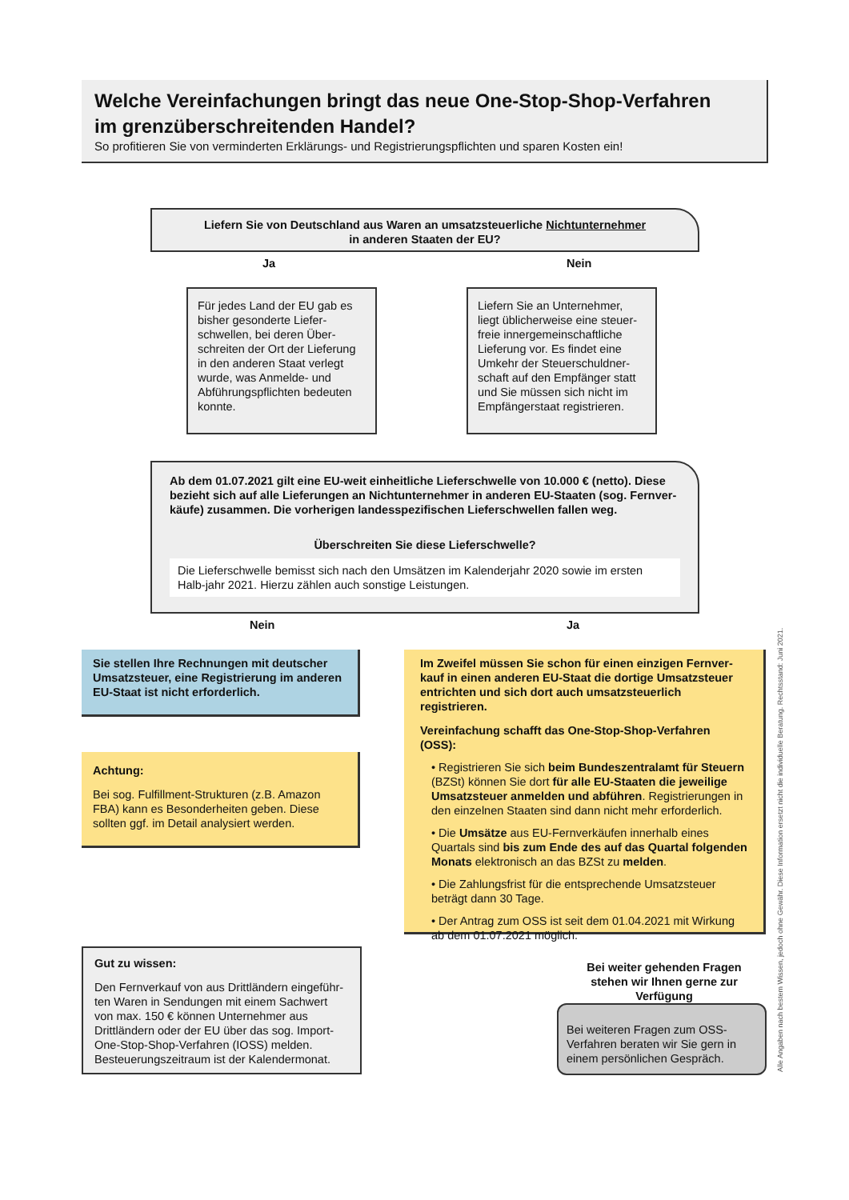Welche Vereinfachungen bringt das neue One-Stop-Shop-Verfahren
im grenzüberschreitenden Handel?
So profitieren Sie von verminderten Erklärungs- und Registrierungspflichten und sparen Kosten ein!
Liefern Sie von Deutschland aus Waren an umsatzsteuerliche Nichtunternehmer
in anderen Staaten der EU?
Ja Nein
Für jedes Land der EU gab es bisher gesonderte Liefer-schwellen, bei deren Über-schreiten der Ort der Lieferung in den anderen Staat verlegt wurde, was Anmelde- und Abführungspflichten bedeuten konnte.
Liefern Sie an Unternehmer, liegt üblicherweise eine steuer-freie innergemeinschaftliche Lieferung vor. Es findet eine Umkehr der Steuerschuldner-schaft auf den Empfänger statt und Sie müssen sich nicht im Empfängerstaat registrieren.
Ab dem 01.07.2021 gilt eine EU-weit einheitliche Lieferschwelle von 10.000 € (netto). Diese bezieht sich auf alle Lieferungen an Nichtunternehmer in anderen EU-Staaten (sog. Fernver-käufe) zusammen. Die vorherigen landesspezifischen Lieferschwellen fallen weg.
Überschreiten Sie diese Lieferschwelle?
Die Lieferschwelle bemisst sich nach den Umsätzen im Kalenderjahr 2020 sowie im ersten Halb-jahr 2021. Hierzu zählen auch sonstige Leistungen.
Nein Ja
Sie stellen Ihre Rechnungen mit deutscher Umsatzsteuer, eine Registrierung im anderen EU-Staat ist nicht erforderlich.
Achtung:
Bei sog. Fulfillment-Strukturen (z.B. Amazon FBA) kann es Besonderheiten geben. Diese sollten ggf. im Detail analysiert werden.
Im Zweifel müssen Sie schon für einen einzigen Fernver-kauf in einen anderen EU-Staat die dortige Umsatzsteuer entrichten und sich dort auch umsatzsteuerlich registrieren.
Vereinfachung schafft das One-Stop-Shop-Verfahren (OSS):
• Registrieren Sie sich beim Bundeszentralamt für Steuern (BZSt) können Sie dort für alle EU-Staaten die jeweilige Umsatzsteuer anmelden und abführen. Registrierungen in den einzelnen Staaten sind dann nicht mehr erforderlich.
• Die Umsätze aus EU-Fernverkäufen innerhalb eines Quartals sind bis zum Ende des auf das Quartal folgenden Monats elektronisch an das BZSt zu melden.
• Die Zahlungsfrist für die entsprechende Umsatzsteuer beträgt dann 30 Tage.
• Der Antrag zum OSS ist seit dem 01.04.2021 mit Wirkung ab dem 01.07.2021 möglich.
Gut zu wissen:
Den Fernverkauf von aus Drittländern eingeführ-ten Waren in Sendungen mit einem Sachwert von max. 150 € können Unternehmer aus Drittländern oder der EU über das sog. Import-One-Stop-Shop-Verfahren (IOSS) melden. Besteuerungszeitraum ist der Kalendermonat.
Bei weiter gehenden Fragen stehen wir Ihnen gerne zur Verfügung
Bei weiteren Fragen zum OSS-Verfahren beraten wir Sie gern in einem persönlichen Gespräch.
Alle Angaben nach bestem Wissen, jedoch ohne Gewähr. Diese Information ersetzt nicht die individuelle Beratung. Rechtsstand: Juni 2021.